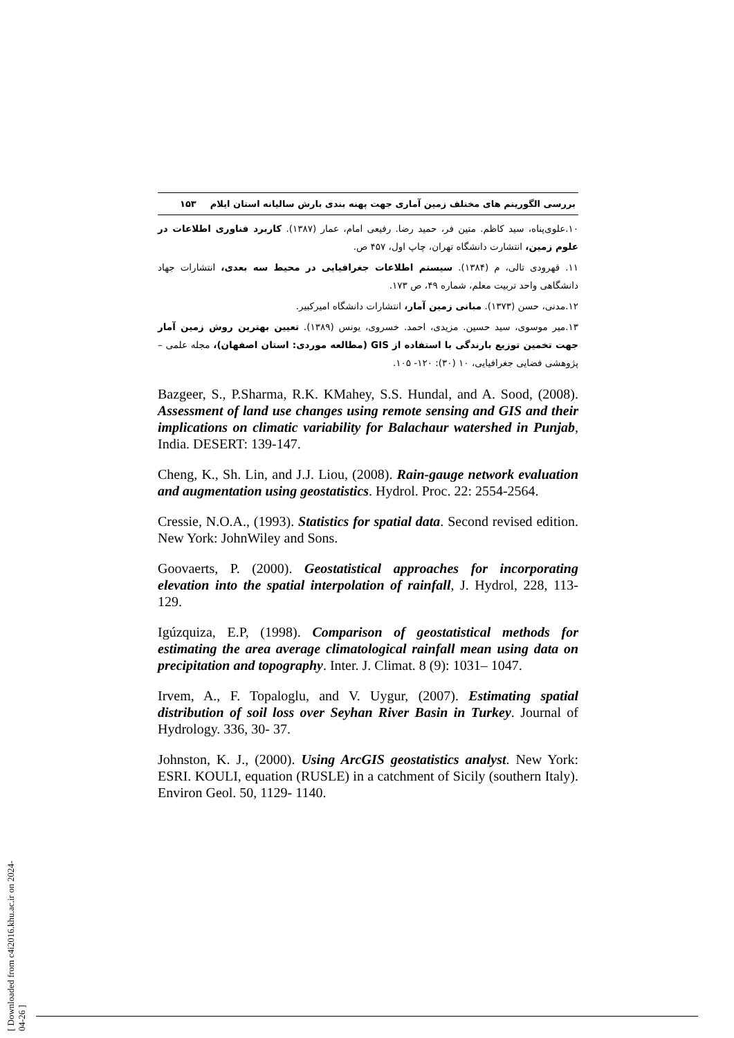بررسی الگوریتم های مختلف زمین آماری جهت پهنه بندی بارش سالیانه استان ایلام ۱۵۳
۱۰.علوی‌پناه، سید کاظم. متین فر، حمید رضا. رفیعی امام، عمار (۱۳۸۷). کاربرد فناوری اطلاعات در علوم زمین، انتشارت دانشگاه تهران، چاپ اول، ۴۵۷ ص.
۱۱. قهرودی تالی، م (۱۳۸۴). سیستم اطلاعات جغرافیایی در محیط سه بعدی، انتشارات جهاد دانشگاهی واحد تربیت معلم، شماره ۴۹، ص ۱۷۳.
۱۲.مدنی، حسن (۱۳۷۳). مبانی زمین آمار، انتشارات دانشگاه امیرکبیر.
۱۳.میر موسوی، سید حسین. مزیدی، احمد. خسروی، یونس (۱۳۸۹). تعیین بهترین روش زمین آمار جهت تخمین توزیع بارندگی با استفاده از GIS (مطالعه موردی: استان اصفهان)، مجله علمی – پژوهشی فضایی جغرافیایی، ۱۰ (۳۰): ۱۲۰- ۱۰۵.
Bazgeer, S., P.Sharma, R.K. KMahey, S.S. Hundal, and A. Sood, (2008). Assessment of land use changes using remote sensing and GIS and their implications on climatic variability for Balachaur watershed in Punjab, India. DESERT: 139-147.
Cheng, K., Sh. Lin, and J.J. Liou, (2008). Rain-gauge network evaluation and augmentation using geostatistics. Hydrol. Proc. 22: 2554-2564.
Cressie, N.O.A., (1993). Statistics for spatial data. Second revised edition. New York: JohnWiley and Sons.
Goovaerts, P. (2000). Geostatistical approaches for incorporating elevation into the spatial interpolation of rainfall, J. Hydrol, 228, 113- 129.
Igúzquiza, E.P, (1998). Comparison of geostatistical methods for estimating the area average climatological rainfall mean using data on precipitation and topography. Inter. J. Climat. 8 (9): 1031– 1047.
Irvem, A., F. Topaloglu, and V. Uygur, (2007). Estimating spatial distribution of soil loss over Seyhan River Basin in Turkey. Journal of Hydrology. 336, 30- 37.
Johnston, K. J., (2000). Using ArcGIS geostatistics analyst. New York: ESRI. KOULI, equation (RUSLE) in a catchment of Sicily (southern Italy). Environ Geol. 50, 1129- 1140.
[ Downloaded from c4i2016.khu.ac.ir on 2024-04-26 ]